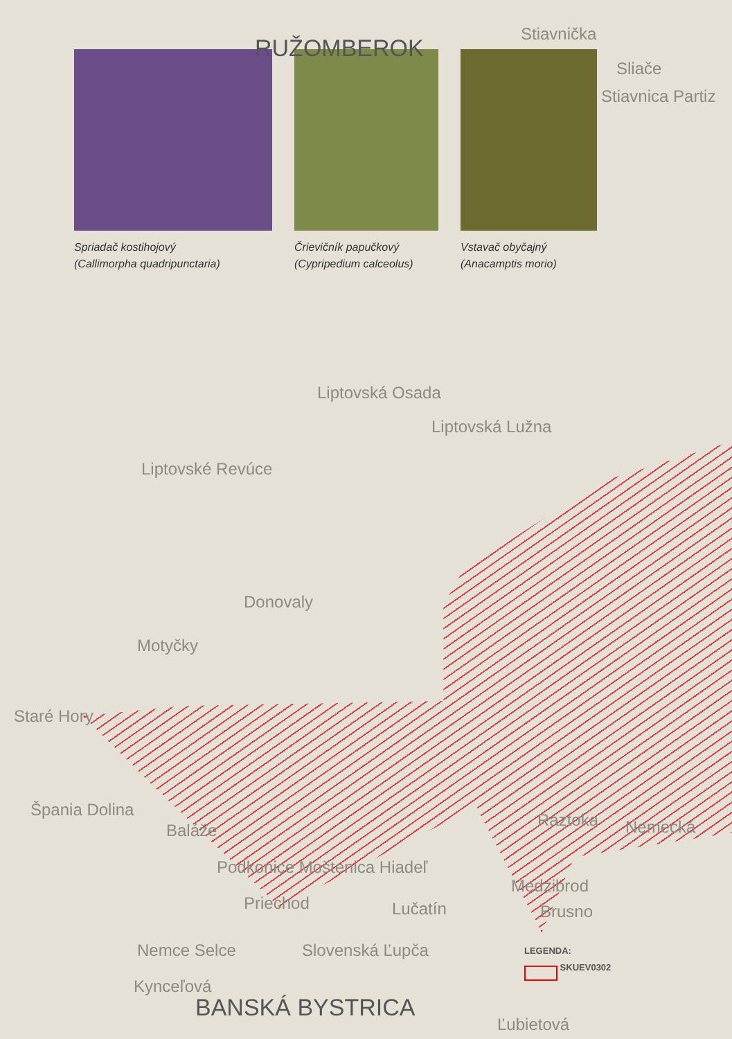RUŽOMBEROK
Spriadač kostihojový
(Callimorpha quadripunctaria)
Črievičník papučkový
(Cypripedium calceolus)
Vstavač obyčajný
(Anacamptis morio)
Stiavnička
Sliače
Stiavnica Partiz
Liptovská Osada
Liptovská Lužna
Liptovské Revúce
Donovaly
Motyčky
Staré Hory
Špania Dolina
Baláže
Ráztoka Nemecká
Podkonice Moštenica Hiadeľ
Medzibrod
Priechod Lučatín Brusno
Nemce Selce Slovenská Ľupča
Kynceľová
BANSKÁ BYSTRICA
Ľubietová
LEGENDA:
SKUEV0302